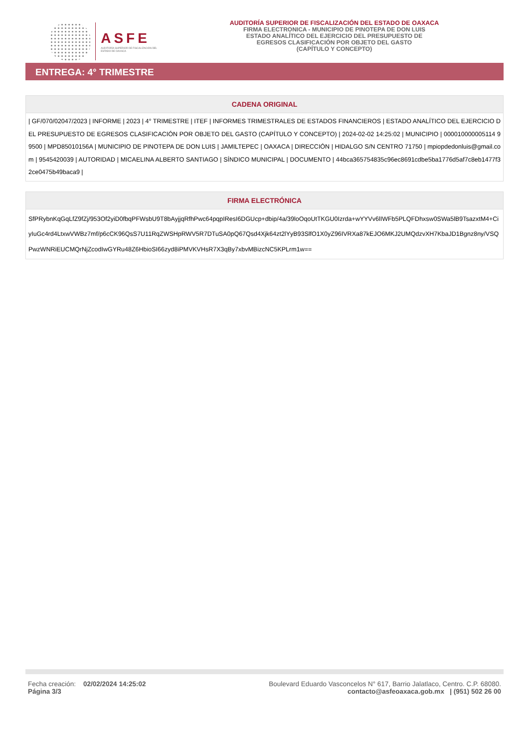ASFE
AUDITORÍA SUPERIOR DE FISCALIZACIÓN DEL ESTADO DE OAXACA
AUDITORÍA SUPERIOR DE FISCALIZACIÓN DEL ESTADO DE OAXACA
FIRMA ELECTRONICA - MUNICIPIO DE PINOTEPA DE DON LUIS
ESTADO ANALÍTICO DEL EJERCICIO DEL PRESUPUESTO DE
EGRESOS CLASIFICACIÓN POR OBJETO DEL GASTO
(CAPÍTULO Y CONCEPTO)
ENTREGA: 4° TRIMESTRE
CADENA ORIGINAL
| GF/070/02047/2023 | INFORME | 2023 | 4° TRIMESTRE | ITEF | INFORMES TRIMESTRALES DE ESTADOS FINANCIEROS | ESTADO ANALÍTICO DEL EJERCICIO DEL PRESUPUESTO DE EGRESOS CLASIFICACIÓN POR OBJETO DEL GASTO (CAPÍTULO Y CONCEPTO) | 2024-02-02 14:25:02 | MUNICIPIO | 000010000005114 99500 | MPD85010156A | MUNICIPIO DE PINOTEPA DE DON LUIS | JAMILTEPEC | OAXACA | DIRECCIÓN | HIDALGO S/N CENTRO 71750 | mpiopdedonluis@gmail.com | 9545420039 | AUTORIDAD | MICAELINA ALBERTO SANTIAGO | SÍNDICO MUNICIPAL | DOCUMENTO | 44bca365754835c96ec8691cdbe5ba1776d5af7c8eb1477f32ce0475b49baca9 |
FIRMA ELECTRÓNICA
SfPRybnKqGqLfZ9fZj/953Of2yiD0fbqPFWsbU9T8bAyjjqRfhPwc64pqpIResI6DGUcp+dbip/4a/39loOqoUtTKGU0Izrda+wYYVv6lIWFb5PLQFDhxsw0SWa5lB9TsazxtM4+CiyIuGc4rd4LtxwVWBz7mf/p6cCK96QsS7U11RqZWSHpRWV5R7DTuSA0pQ67Qsd4Xjk64zt2lYyB93SlfO1X0yZ96IVRXa87kEJO6MKJ2UMQdzvXH7KbaJD1Bgnz8ny/VSQPwzWNRiEUCMQrNjZcodIwGYRu48Z6HbioSI66zyd8iPMVKVHsR7X3qBy7xbvMBizcNC5KPLrm1w==
Fecha creación: 02/02/2024 14:25:02
Página 3/3
Boulevard Eduardo Vasconcelos N° 617, Barrio Jalatlaco, Centro. C.P. 68080.
contacto@asfeoaxaca.gob.mx | (951) 502 26 00